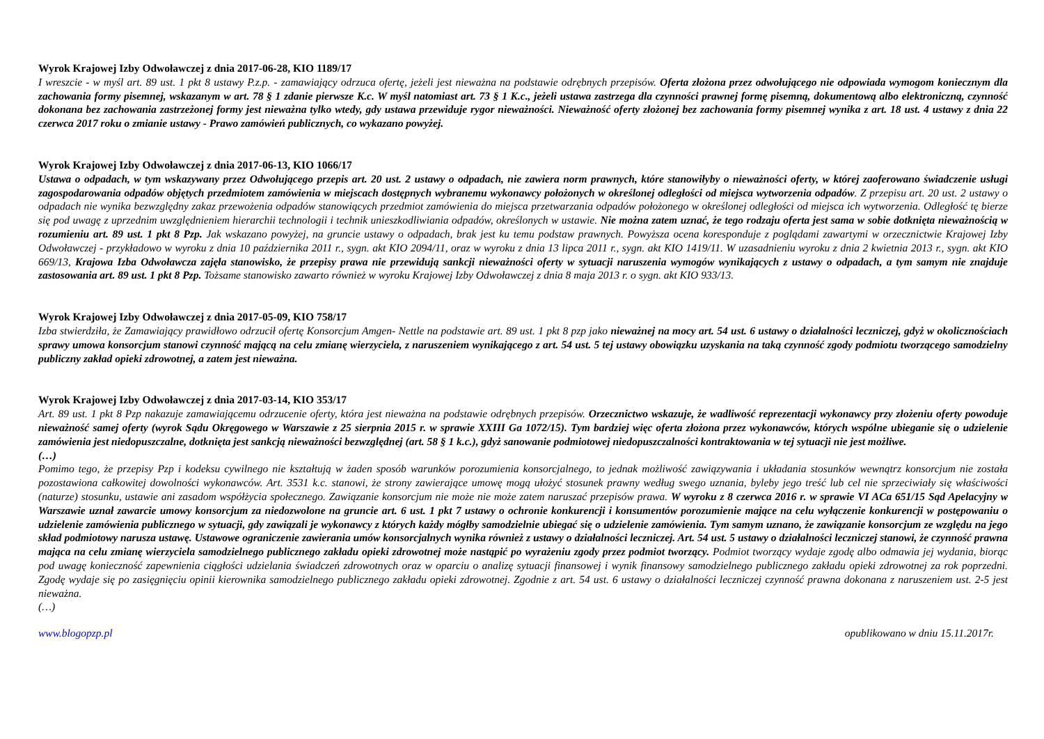Wyrok Krajowej Izby Odwoławczej z dnia 2017-06-28, KIO 1189/17
I wreszcie - w myśl art. 89 ust. 1 pkt 8 ustawy P.z.p. - zamawiający odrzuca ofertę, jeżeli jest nieważna na podstawie odrębnych przepisów. Oferta złożona przez odwołującego nie odpowiada wymogom koniecznym dla zachowania formy pisemnej, wskazanym w art. 78 § 1 zdanie pierwsze K.c. W myśl natomiast art. 73 § 1 K.c., jeżeli ustawa zastrzega dla czynności prawnej formę pisemną, dokumentową albo elektroniczną, czynność dokonana bez zachowania zastrzeżonej formy jest nieważna tylko wtedy, gdy ustawa przewiduje rygor nieważności. Nieważność oferty złożonej bez zachowania formy pisemnej wynika z art. 18 ust. 4 ustawy z dnia 22 czerwca 2017 roku o zmianie ustawy - Prawo zamówień publicznych, co wykazano powyżej.
Wyrok Krajowej Izby Odwoławczej z dnia 2017-06-13, KIO 1066/17
Ustawa o odpadach, w tym wskazywany przez Odwołującego przepis art. 20 ust. 2 ustawy o odpadach, nie zawiera norm prawnych, które stanowiłyby o nieważności oferty, w której zaoferowano świadczenie usługi zagospodarowania odpadów objętych przedmiotem zamówienia w miejscach dostępnych wybranemu wykonawcy położonych w określonej odległości od miejsca wytworzenia odpadów. Z przepisu art. 20 ust. 2 ustawy o odpadach nie wynika bezwzględny zakaz przewożenia odpadów stanowiących przedmiot zamówienia do miejsca przetwarzania odpadów położonego w określonej odległości od miejsca ich wytworzenia. Odległość tę bierze się pod uwagę z uprzednim uwzględnieniem hierarchii technologii i technik unieszkodliwiania odpadów, określonych w ustawie. Nie można zatem uznać, że tego rodzaju oferta jest sama w sobie dotknięta nieważnością w rozumieniu art. 89 ust. 1 pkt 8 Pzp. Jak wskazano powyżej, na gruncie ustawy o odpadach, brak jest ku temu podstaw prawnych. Powyższa ocena koresponduje z poglądami zawartymi w orzecznictwie Krajowej Izby Odwoławczej - przykładowo w wyroku z dnia 10 października 2011 r., sygn. akt KIO 2094/11, oraz w wyroku z dnia 13 lipca 2011 r., sygn. akt KIO 1419/11. W uzasadnieniu wyroku z dnia 2 kwietnia 2013 r., sygn. akt KIO 669/13, Krajowa Izba Odwoławcza zajęła stanowisko, że przepisy prawa nie przewidują sankcji nieważności oferty w sytuacji naruszenia wymogów wynikających z ustawy o odpadach, a tym samym nie znajduje zastosowania art. 89 ust. 1 pkt 8 Pzp. Tożsame stanowisko zawarto również w wyroku Krajowej Izby Odwoławczej z dnia 8 maja 2013 r. o sygn. akt KIO 933/13.
Wyrok Krajowej Izby Odwoławczej z dnia 2017-05-09, KIO 758/17
Izba stwierdziła, że Zamawiający prawidłowo odrzucił ofertę Konsorcjum Amgen- Nettle na podstawie art. 89 ust. 1 pkt 8 pzp jako nieważnej na mocy art. 54 ust. 6 ustawy o działalności leczniczej, gdyż w okolicznościach sprawy umowa konsorcjum stanowi czynność mającą na celu zmianę wierzyciela, z naruszeniem wynikającego z art. 54 ust. 5 tej ustawy obowiązku uzyskania na taką czynność zgody podmiotu tworzącego samodzielny publiczny zakład opieki zdrowotnej, a zatem jest nieważna.
Wyrok Krajowej Izby Odwoławczej z dnia 2017-03-14, KIO 353/17
Art. 89 ust. 1 pkt 8 Pzp nakazuje zamawiającemu odrzucenie oferty, która jest nieważna na podstawie odrębnych przepisów. Orzecznictwo wskazuje, że wadliwość reprezentacji wykonawcy przy złożeniu oferty powoduje nieważność samej oferty (wyrok Sądu Okręgowego w Warszawie z 25 sierpnia 2015 r. w sprawie XXIII Ga 1072/15). Tym bardziej więc oferta złożona przez wykonawców, których wspólne ubieganie się o udzielenie zamówienia jest niedopuszczalne, dotknięta jest sankcją nieważności bezwzględnej (art. 58 § 1 k.c.), gdyż sanowanie podmiotowej niedopuszczalności kontraktowania w tej sytuacji nie jest możliwe.
(…)
Pomimo tego, że przepisy Pzp i kodeksu cywilnego nie kształtują w żaden sposób warunków porozumienia konsorcjalnego, to jednak możliwość zawiązywania i układania stosunków wewnątrz konsorcjum nie została pozostawiona całkowitej dowolności wykonawców. Art. 3531 k.c. stanowi, że strony zawierające umowę mogą ułożyć stosunek prawny według swego uznania, byleby jego treść lub cel nie sprzeciwiały się właściwości (naturze) stosunku, ustawie ani zasadom współżycia społecznego. Zawiązanie konsorcjum nie może nie może zatem naruszać przepisów prawa. W wyroku z 8 czerwca 2016 r. w sprawie VI ACa 651/15 Sąd Apelacyjny w Warszawie uznał zawarcie umowy konsorcjum za niedozwolone na gruncie art. 6 ust. 1 pkt 7 ustawy o ochronie konkurencji i konsumentów porozumienie mające na celu wyłączenie konkurencji w postępowaniu o udzielenie zamówienia publicznego w sytuacji, gdy zawiązali je wykonawcy z których każdy mógłby samodzielnie ubiegać się o udzielenie zamówienia. Tym samym uznano, że zawiązanie konsorcjum ze względu na jego skład podmiotowy narusza ustawę. Ustawowe ograniczenie zawierania umów konsorcjalnych wynika również z ustawy o działalności leczniczej. Art. 54 ust. 5 ustawy o działalności leczniczej stanowi, że czynność prawna mająca na celu zmianę wierzyciela samodzielnego publicznego zakładu opieki zdrowotnej może nastąpić po wyrażeniu zgody przez podmiot tworzący. Podmiot tworzący wydaje zgodę albo odmawia jej wydania, biorąc pod uwagę konieczność zapewnienia ciągłości udzielania świadczeń zdrowotnych oraz w oparciu o analizę sytuacji finansowej i wynik finansowy samodzielnego publicznego zakładu opieki zdrowotnej za rok poprzedni. Zgodę wydaje się po zasięgnięciu opinii kierownika samodzielnego publicznego zakładu opieki zdrowotnej. Zgodnie z art. 54 ust. 6 ustawy o działalności leczniczej czynność prawna dokonana z naruszeniem ust. 2-5 jest nieważna.
(…)
www.blogopzp.pl opublikowano w dniu 15.11.2017r.